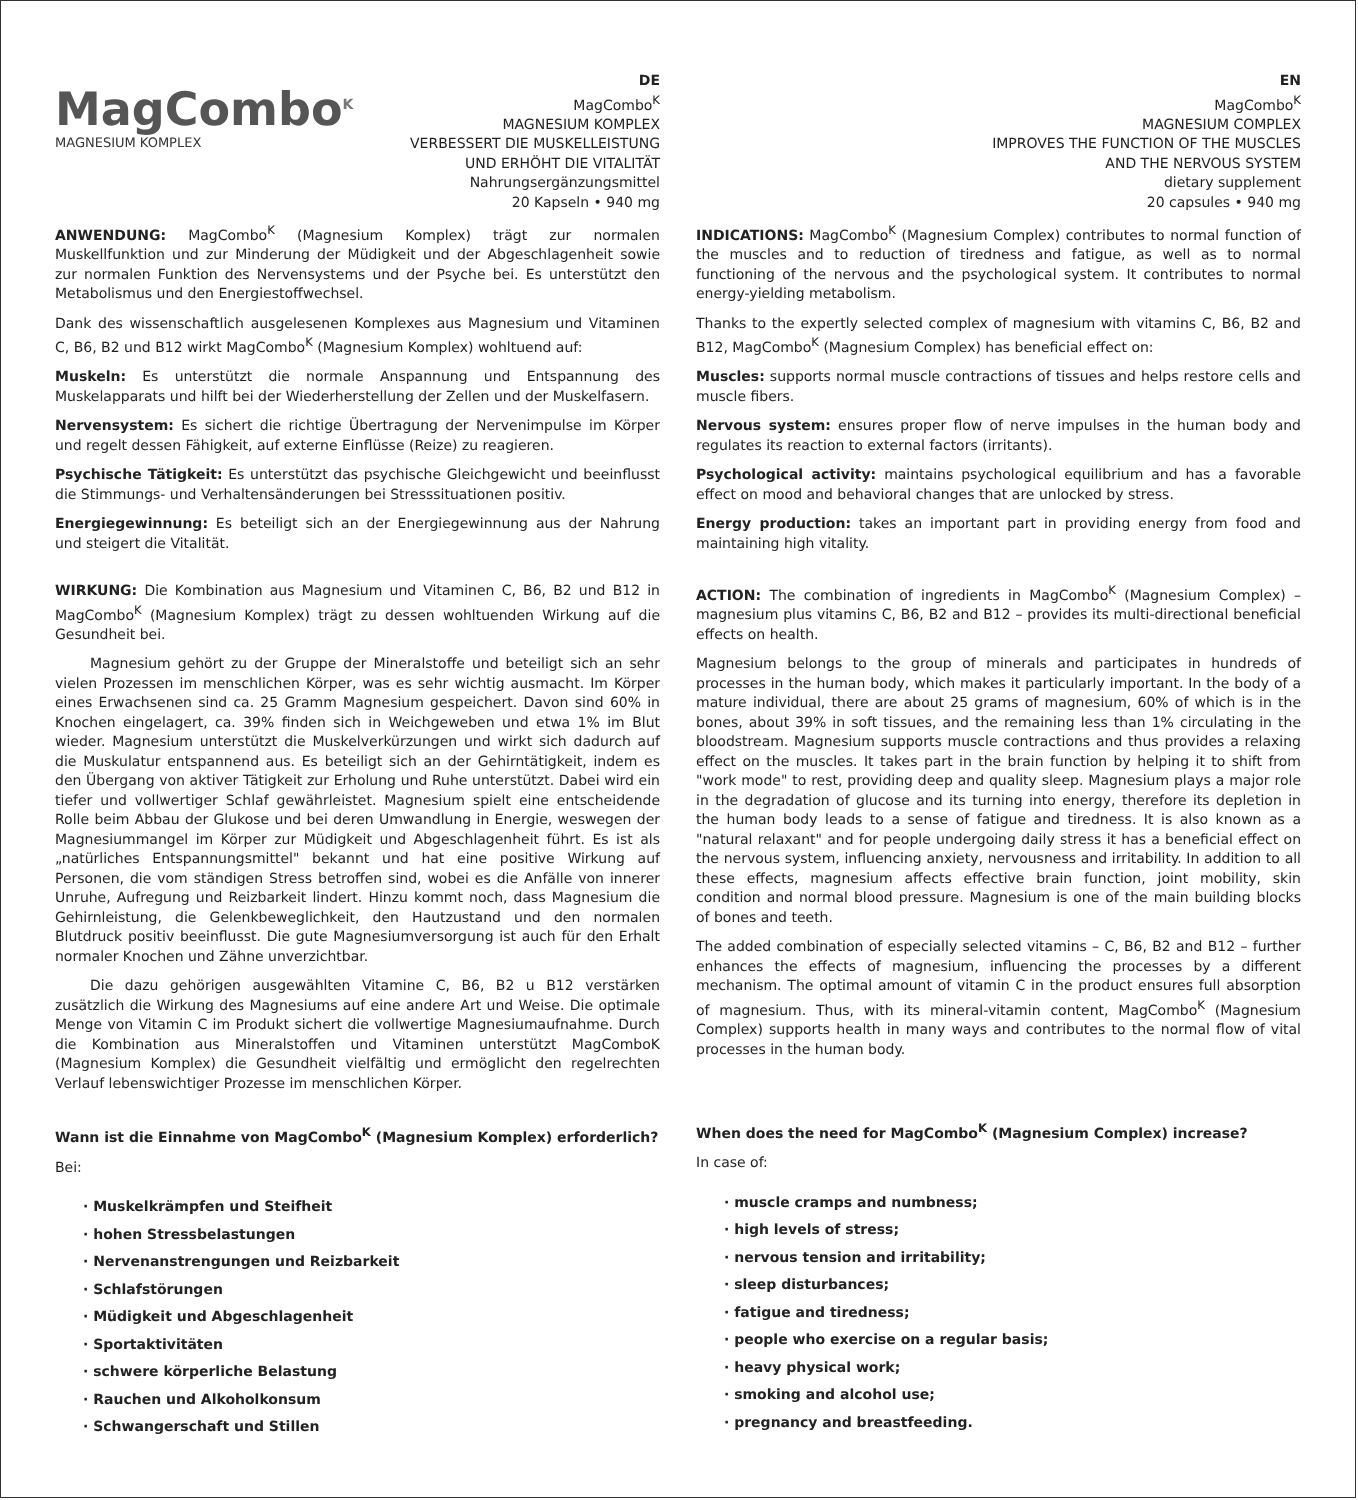MagCombo<sup>K</sup>
MAGNESIUM KOMPLEX
DE
MagCombo<sup>K</sup>
MAGNESIUM KOMPLEX
VERBESSERT DIE MUSKELLEISTUNG
UND ERHÖHT DIE VITALITÄT
Nahrungsergänzungsmittel
20 Kapseln • 940 mg
ANWENDUNG: MagCombo<sup>K</sup> (Magnesium Komplex) trägt zur normalen Muskellfunktion und zur Minderung der Müdigkeit und der Abgeschlagenheit sowie zur normalen Funktion des Nervensystems und der Psyche bei. Es unterstützt den Metabolismus und den Energiestoffwechsel.
Dank des wissenschaftlich ausgelesenen Komplexes aus Magnesium und Vitaminen C, B6, B2 und B12 wirkt MagCombo<sup>K</sup> (Magnesium Komplex) wohltuend auf:
Muskeln: Es unterstützt die normale Anspannung und Entspannung des Muskelapparats und hilft bei der Wiederherstellung der Zellen und der Muskelfasern.
Nervensystem: Es sichert die richtige Übertragung der Nervenimpulse im Körper und regelt dessen Fähigkeit, auf externe Einflüsse (Reize) zu reagieren.
Psychische Tätigkeit: Es unterstützt das psychische Gleichgewicht und beeinflusst die Stimmungs- und Verhaltensänderungen bei Stresssituationen positiv.
Energiegewinnung: Es beteiligt sich an der Energiegewinnung aus der Nahrung und steigert die Vitalität.
WIRKUNG: Die Kombination aus Magnesium und Vitaminen C, B6, B2 und B12 in MagCombo<sup>K</sup> (Magnesium Komplex) trägt zu dessen wohltuenden Wirkung auf die Gesundheit bei.
Magnesium gehört zu der Gruppe der Mineralstoffe und beteiligt sich an sehr vielen Prozessen im menschlichen Körper, was es sehr wichtig ausmacht. Im Körper eines Erwachsenen sind ca. 25 Gramm Magnesium gespeichert. Davon sind 60% in Knochen eingelagert, ca. 39% finden sich in Weichgeweben und etwa 1% im Blut wieder. Magnesium unterstützt die Muskelverkürzungen und wirkt sich dadurch auf die Muskulatur entspannend aus. Es beteiligt sich an der Gehirntätigkeit, indem es den Übergang von aktiver Tätigkeit zur Erholung und Ruhe unterstützt. Dabei wird ein tiefer und vollwertiger Schlaf gewährleistet. Magnesium spielt eine entscheidende Rolle beim Abbau der Glukose und bei deren Umwandlung in Energie, weswegen der Magnesiummangel im Körper zur Müdigkeit und Abgeschlagenheit führt. Es ist als „natürliches Entspannungsmittel" bekannt und hat eine positive Wirkung auf Personen, die vom ständigen Stress betroffen sind, wobei es die Anfälle von innerer Unruhe, Aufregung und Reizbarkeit lindert. Hinzu kommt noch, dass Magnesium die Gehirnleistung, die Gelenkbeweglichkeit, den Hautzustand und den normalen Blutdruck positiv beeinflusst. Die gute Magnesiumversorgung ist auch für den Erhalt normaler Knochen und Zähne unverzichtbar.
Die dazu gehörigen ausgewählten Vitamine C, B6, B2 u B12 verstärken zusätzlich die Wirkung des Magnesiums auf eine andere Art und Weise. Die optimale Menge von Vitamin C im Produkt sichert die vollwertige Magnesiumaufnahme. Durch die Kombination aus Mineralstoffen und Vitaminen unterstützt MagComboK (Magnesium Komplex) die Gesundheit vielfältig und ermöglicht den regelrechten Verlauf lebenswichtiger Prozesse im menschlichen Körper.
Wann ist die Einnahme von MagCombo<sup>K</sup> (Magnesium Komplex) erforderlich?
Bei:
· Muskelkrämpfen und Steifheit
· hohen Stressbelastungen
· Nervenanstrengungen und Reizbarkeit
· Schlafstörungen
· Müdigkeit und Abgeschlagenheit
· Sportaktivitäten
· schwere körperliche Belastung
· Rauchen und Alkoholkonsum
· Schwangerschaft und Stillen
EN
MagCombo<sup>K</sup>
MAGNESIUM COMPLEX
IMPROVES THE FUNCTION OF THE MUSCLES
AND THE NERVOUS SYSTEM
dietary supplement
20 capsules • 940 mg
INDICATIONS: MagCombo<sup>K</sup> (Magnesium Complex) contributes to normal function of the muscles and to reduction of tiredness and fatigue, as well as to normal functioning of the nervous and the psychological system. It contributes to normal energy-yielding metabolism.
Thanks to the expertly selected complex of magnesium with vitamins C, B6, B2 and B12, MagCombo<sup>K</sup> (Magnesium Complex) has beneficial effect on:
Muscles: supports normal muscle contractions of tissues and helps restore cells and muscle fibers.
Nervous system: ensures proper flow of nerve impulses in the human body and regulates its reaction to external factors (irritants).
Psychological activity: maintains psychological equilibrium and has a favorable effect on mood and behavioral changes that are unlocked by stress.
Energy production: takes an important part in providing energy from food and maintaining high vitality.
ACTION: The combination of ingredients in MagCombo<sup>K</sup> (Magnesium Complex) – magnesium plus vitamins C, B6, B2 and B12 – provides its multi-directional beneficial effects on health.
Magnesium belongs to the group of minerals and participates in hundreds of processes in the human body, which makes it particularly important. In the body of a mature individual, there are about 25 grams of magnesium, 60% of which is in the bones, about 39% in soft tissues, and the remaining less than 1% circulating in the bloodstream. Magnesium supports muscle contractions and thus provides a relaxing effect on the muscles. It takes part in the brain function by helping it to shift from "work mode" to rest, providing deep and quality sleep. Magnesium plays a major role in the degradation of glucose and its turning into energy, therefore its depletion in the human body leads to a sense of fatigue and tiredness. It is also known as a "natural relaxant" and for people undergoing daily stress it has a beneficial effect on the nervous system, influencing anxiety, nervousness and irritability. In addition to all these effects, magnesium affects effective brain function, joint mobility, skin condition and normal blood pressure. Magnesium is one of the main building blocks of bones and teeth.
The added combination of especially selected vitamins – C, B6, B2 and B12 – further enhances the effects of magnesium, influencing the processes by a different mechanism. The optimal amount of vitamin C in the product ensures full absorption of magnesium. Thus, with its mineral-vitamin content, MagCombo<sup>K</sup> (Magnesium Complex) supports health in many ways and contributes to the normal flow of vital processes in the human body.
When does the need for MagCombo<sup>K</sup> (Magnesium Complex) increase?
In case of:
· muscle cramps and numbness;
· high levels of stress;
· nervous tension and irritability;
· sleep disturbances;
· fatigue and tiredness;
· people who exercise on a regular basis;
· heavy physical work;
· smoking and alcohol use;
· pregnancy and breastfeeding.